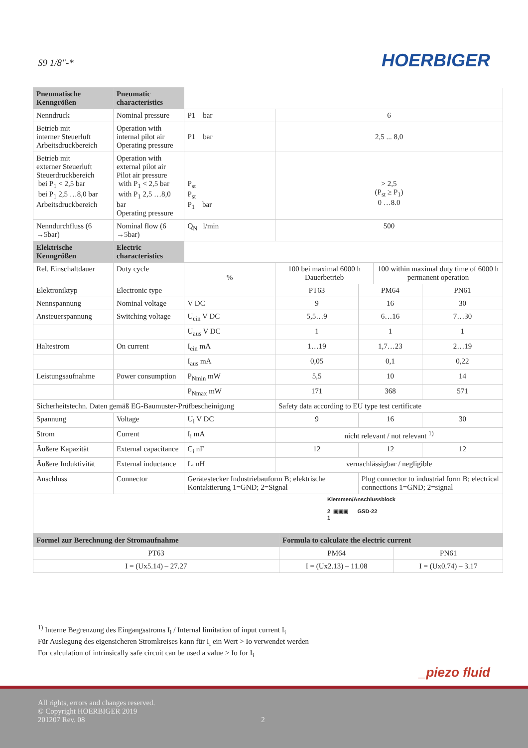S9 1/8"-*
HOERBIGER
| Pneumatische Kenngrößen | Pneumatic characteristics | | | | | |
| Nenndruck | Nominal pressure | P1 bar | 6 | | | |
| Betrieb mit interner Steuerluft Arbeitsdruckbereich | Operation with internal pilot air Operating pressure | P1 bar | 2,5 ... 8,0 | | | |
| Betrieb mit externer Steuerluft Steuerdruckbereich bei P<sub>1</sub> < 2,5 bar bei P<sub>1</sub> 2,5 …8,0 bar Arbeitsdruckbereich | Operation with external pilot air Pilot air pressure with P<sub>1</sub> < 2,5 bar with P<sub>1</sub> 2,5 …8,0 bar Operating pressure | P<sub>st</sub> P<sub>st</sub> P<sub>1</sub> bar | > 2,5 (P<sub>st</sub> ≥ P<sub>1</sub>) 0 …8.0 | | | |
| Nenndurchfluss (6 →5bar) | Nominal flow (6 →5bar) | Q<sub>N</sub> l/min | 500 | | | |
| Elektrische Kenngrößen | Electric characteristics | | | | | |
| Rel. Einschaltdauer | Duty cycle | % | 100 bei maximal 6000 h Dauerbetrieb | | 100 within maximal duty time of 6000 h permanent operation | |
| Elektroniktyp | Electronic type | | PT63 | PM64 | | PN61 |
| Nennspannung | Nominal voltage | V DC | 9 | 16 | | 30 |
| Ansteuerspannung | Switching voltage | U<sub>ein</sub> V DC | 5,5…9 | 6…16 | | 7…30 |
| | | U<sub>aus</sub> V DC | 1 | 1 | | 1 |
| Haltestrom | On current | I<sub>ein</sub> mA | 1…19 | 1,7…23 | | 2…19 |
| | | I<sub>aus</sub> mA | 0,05 | 0,1 | | 0,22 |
| Leistungsaufnahme | Power consumption | P<sub>Nmin</sub> mW | 5,5 | 10 | | 14 |
| | | P<sub>Nmax</sub> mW | 171 | 368 | | 571 |
| Sicherheitstechn. Daten gemäß EG-Baumuster-Prüfbescheinigung | | | Safety data according to EU type test certificate | | | |
| Spannung | Voltage | U<sub>i</sub> V DC | 9 | 16 | | 30 |
| Strom | Current | I<sub>i</sub> mA | nicht relevant / not relevant <sup>1)</sup> | | | |
| Äußere Kapazität | External capacitance | C<sub>i</sub> nF | 12 | 12 | | 12 |
| Äußere Induktivität | External inductance | L<sub>i</sub> nH | vernachlässigbar / negligible | | | |
| Anschluss | Connector | Gerätestecker Industriebauform B; elektrische Kontaktierung 1=GND; 2=Signal | | Plug connector to industrial form B; electrical connections 1=GND; 2=signal | | |
| Klemmen/Anschlussblock 2 ▣▣▣ GSD-22 1 | | | | | | |
| Formel zur Berechnung der Stromaufnahme | Formula to calculate the electric current | |
| PT63 | PM64 | PN61 |
| I = (Ux5.14) – 27.27 | I = (Ux2.13) – 11.08 | I = (Ux0.74) – 3.17 |
<sup>1)</sup> Interne Begrenzung des Eingangsstroms I<sub>i</sub> / Internal limitation of input current I<sub>i</sub>
Für Auslegung des eigensicheren Stromkreises kann für I<sub>i</sub> ein Wert > Io verwendet werden
For calculation of intrinsically safe circuit can be used a value > Io for I<sub>i</sub>
_piezo fluid
All rights, errors and changes reserved.
© Copyright HOERBIGER 2019
201207 Rev. 08 2